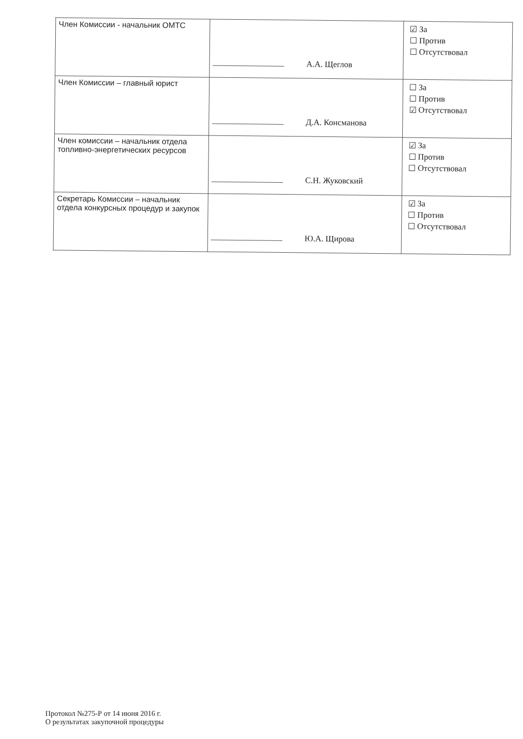| Член Комиссии - начальник ОМТС | А.А. Щеглов | ☑ За ☐ Против ☐ Отсутствовал |
| Член Комиссии – главный юрист | Д.А. Консманова | ☐ За ☐ Против ☑ Отсутствовал |
| Член комиссии – начальник отдела топливно-энергетических ресурсов | С.Н. Жуковский | ☑ За ☐ Против ☐ Отсутствовал |
| Секретарь Комиссии – начальник отдела конкурсных процедур и закупок | Ю.А. Щирова | ☑ За ☐ Против ☐ Отсутствовал |
Протокол №275-Р от 14 июня 2016 г.
О результатах закупочной процедуры